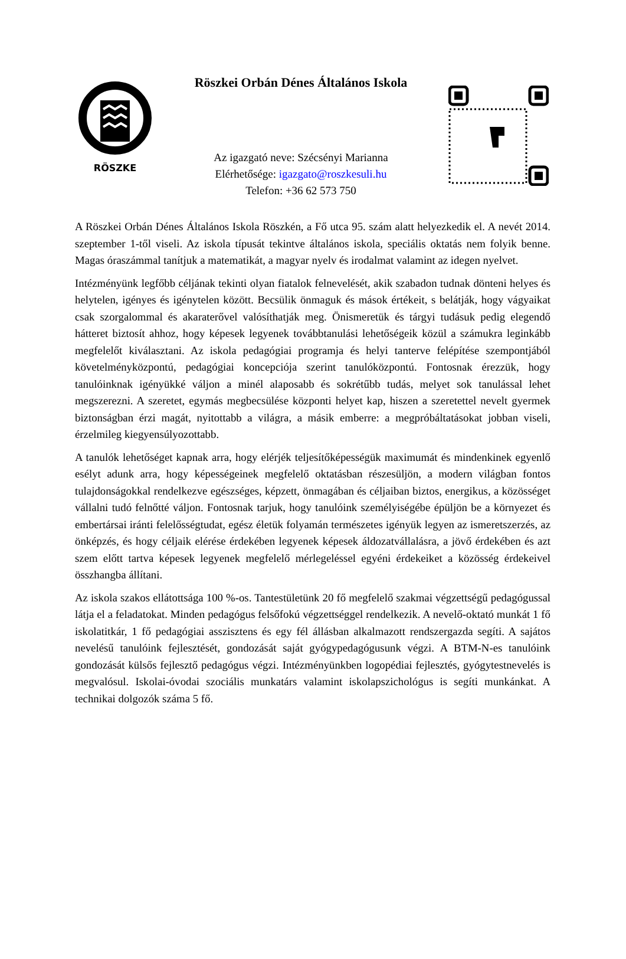RÖSZKE
Röszkei Orbán Dénes Általános Iskola
Az igazgató neve: Szécsényi Marianna
Elérhetősége: igazgato@roszkesuli.hu
Telefon: +36 62 573 750
A Röszkei Orbán Dénes Általános Iskola Röszkén, a Fő utca 95. szám alatt helyezkedik el. A nevét 2014. szeptember 1-től viseli. Az iskola típusát tekintve általános iskola, speciális oktatás nem folyik benne. Magas óraszámmal tanítjuk a matematikát, a magyar nyelv és irodalmat valamint az idegen nyelvet.
Intézményünk legfőbb céljának tekinti olyan fiatalok felnevelését, akik szabadon tudnak dönteni helyes és helytelen, igényes és igénytelen között. Becsülik önmaguk és mások értékeit, s belátják, hogy vágyaikat csak szorgalommal és akaraterővel valósíthatják meg. Önismeretük és tárgyi tudásuk pedig elegendő hátteret biztosít ahhoz, hogy képesek legyenek továbbtanulási lehetőségeik közül a számukra leginkább megfelelőt kiválasztani. Az iskola pedagógiai programja és helyi tanterve felépítése szempontjából követelményközpontú, pedagógiai koncepciója szerint tanulóközpontú. Fontosnak érezzük, hogy tanulóinknak igényükké váljon a minél alaposabb és sokrétűbb tudás, melyet sok tanulással lehet megszerezni. A szeretet, egymás megbecsülése központi helyet kap, hiszen a szeretettel nevelt gyermek biztonságban érzi magát, nyitottabb a világra, a másik emberre: a megpróbáltatásokat jobban viseli, érzelmileg kiegyensúlyozottabb.
A tanulók lehetőséget kapnak arra, hogy elérjék teljesítőképességük maximumát és mindenkinek egyenlő esélyt adunk arra, hogy képességeinek megfelelő oktatásban részesüljön, a modern világban fontos tulajdonságokkal rendelkezve egészséges, képzett, önmagában és céljaiban biztos, energikus, a közösséget vállalni tudó felnőtté váljon. Fontosnak tarjuk, hogy tanulóink személyiségébe épüljön be a környezet és embertársai iránti felelősségtudat, egész életük folyamán természetes igényük legyen az ismeretszerzés, az önképzés, és hogy céljaik elérése érdekében legyenek képesek áldozatvállalásra, a jövő érdekében és azt szem előtt tartva képesek legyenek megfelelő mérlegeléssel egyéni érdekeiket a közösség érdekeivel összhangba állítani.
Az iskola szakos ellátottsága 100 %-os. Tantestületünk 20 fő megfelelő szakmai végzettségű pedagógussal látja el a feladatokat. Minden pedagógus felsőfokú végzettséggel rendelkezik. A nevelő-oktató munkát 1 fő iskolatitkár, 1 fő pedagógiai asszisztens és egy fél állásban alkalmazott rendszergazda segíti. A sajátos nevelésű tanulóink fejlesztését, gondozását saját gyógypedagógusunk végzi. A BTM-N-es tanulóink gondozását külsős fejlesztő pedagógus végzi. Intézményünkben logopédiai fejlesztés, gyógytestnevelés is megvalósul. Iskolai-óvodai szociális munkatárs valamint iskolapszichológus is segíti munkánkat. A technikai dolgozók száma 5 fő.